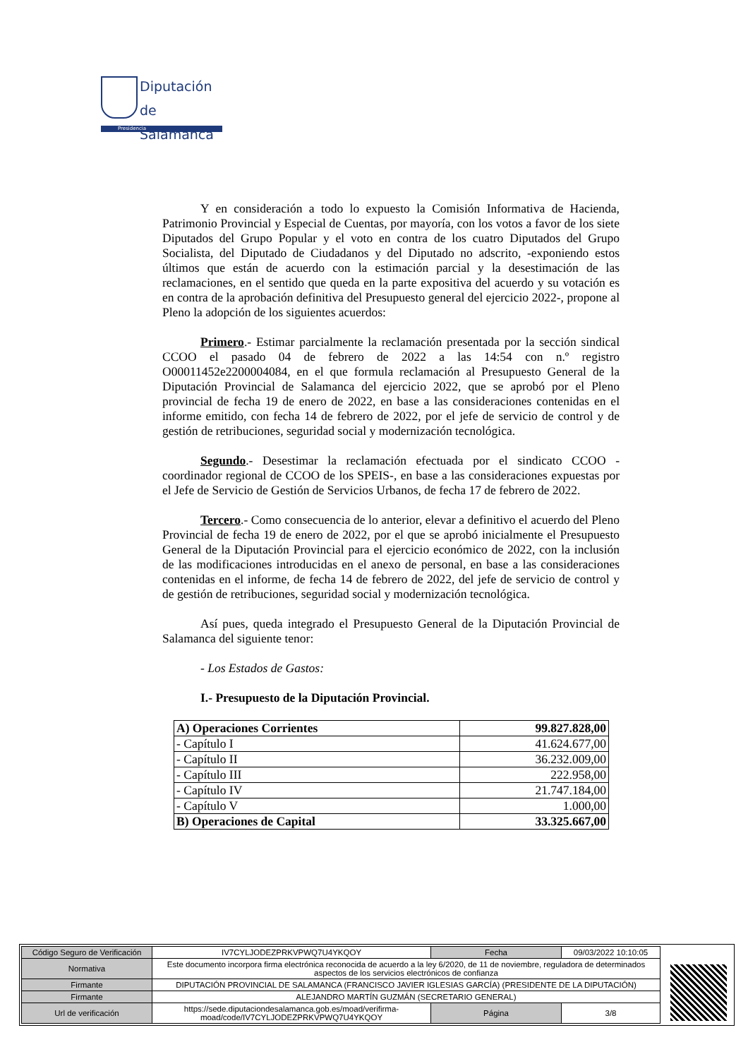Diputación
de Salamanca
Presidencia
Y en consideración a todo lo expuesto la Comisión Informativa de Hacienda, Patrimonio Provincial y Especial de Cuentas, por mayoría, con los votos a favor de los siete Diputados del Grupo Popular y el voto en contra de los cuatro Diputados del Grupo Socialista, del Diputado de Ciudadanos y del Diputado no adscrito, -exponiendo estos últimos que están de acuerdo con la estimación parcial y la desestimación de las reclamaciones, en el sentido que queda en la parte expositiva del acuerdo y su votación es en contra de la aprobación definitiva del Presupuesto general del ejercicio 2022-, propone al Pleno la adopción de los siguientes acuerdos:
Primero.- Estimar parcialmente la reclamación presentada por la sección sindical CCOO el pasado 04 de febrero de 2022 a las 14:54 con n.º registro O00011452e2200004084, en el que formula reclamación al Presupuesto General de la Diputación Provincial de Salamanca del ejercicio 2022, que se aprobó por el Pleno provincial de fecha 19 de enero de 2022, en base a las consideraciones contenidas en el informe emitido, con fecha 14 de febrero de 2022, por el jefe de servicio de control y de gestión de retribuciones, seguridad social y modernización tecnológica.
Segundo.- Desestimar la reclamación efectuada por el sindicato CCOO -coordinador regional de CCOO de los SPEIS-, en base a las consideraciones expuestas por el Jefe de Servicio de Gestión de Servicios Urbanos, de fecha 17 de febrero de 2022.
Tercero.- Como consecuencia de lo anterior, elevar a definitivo el acuerdo del Pleno Provincial de fecha 19 de enero de 2022, por el que se aprobó inicialmente el Presupuesto General de la Diputación Provincial para el ejercicio económico de 2022, con la inclusión de las modificaciones introducidas en el anexo de personal, en base a las consideraciones contenidas en el informe, de fecha 14 de febrero de 2022, del jefe de servicio de control y de gestión de retribuciones, seguridad social y modernización tecnológica.
Así pues, queda integrado el Presupuesto General de la Diputación Provincial de Salamanca del siguiente tenor:
- Los Estados de Gastos:
I.- Presupuesto de la Diputación Provincial.
| A) Operaciones Corrientes | 99.827.828,00 |
| - Capítulo I | 41.624.677,00 |
| - Capítulo II | 36.232.009,00 |
| - Capítulo III | 222.958,00 |
| - Capítulo IV | 21.747.184,00 |
| - Capítulo V | 1.000,00 |
| B) Operaciones de Capital | 33.325.667,00 |
| Código Seguro de Verificación | IV7CYLJODEZPRKVPWQ7U4YKQOY | Fecha | 09/03/2022 10:10:05 |
| Normativa | Este documento incorpora firma electrónica reconocida de acuerdo a la ley 6/2020, de 11 de noviembre, reguladora de determinados aspectos de los servicios electrónicos de confianza | | |
| Firmante | DIPUTACIÓN PROVINCIAL DE SALAMANCA (FRANCISCO JAVIER IGLESIAS GARCÍA) (PRESIDENTE DE LA DIPUTACIÓN) | | |
| Firmante | ALEJANDRO MARTÍN GUZMÁN (SECRETARIO GENERAL) | | |
| Url de verificación | https://sede.diputaciondesalamanca.gob.es/moad/verifirma-moad/code/IV7CYLJODEZPRKVPWQ7U4YKQOY | Página | 3/8 |